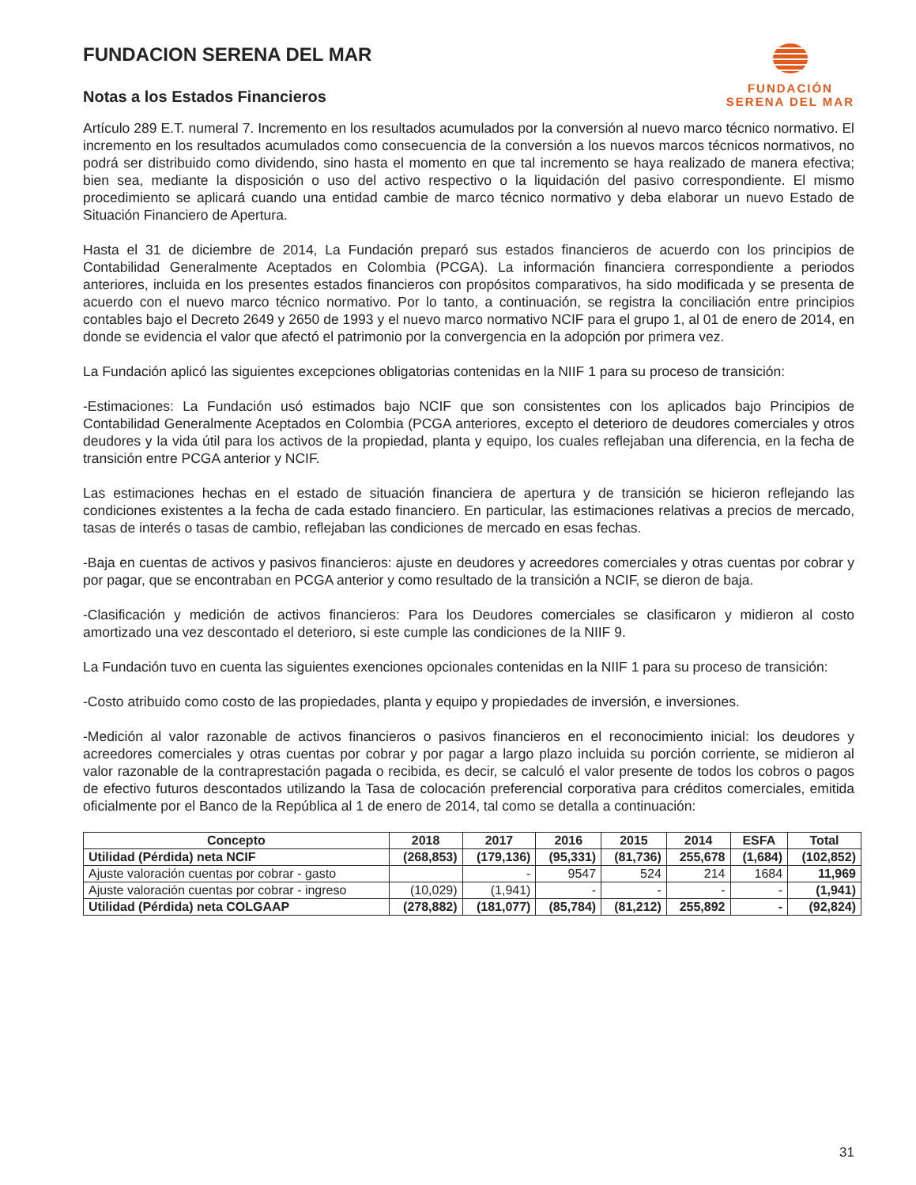FUNDACION SERENA DEL MAR
Notas a los Estados Financieros
FUNDACIÓN
SERENA DEL MAR
Artículo 289 E.T. numeral 7. Incremento en los resultados acumulados por la conversión al nuevo marco técnico normativo. El incremento en los resultados acumulados como consecuencia de la conversión a los nuevos marcos técnicos normativos, no podrá ser distribuido como dividendo, sino hasta el momento en que tal incremento se haya realizado de manera efectiva; bien sea, mediante la disposición o uso del activo respectivo o la liquidación del pasivo correspondiente. El mismo procedimiento se aplicará cuando una entidad cambie de marco técnico normativo y deba elaborar un nuevo Estado de Situación Financiero de Apertura.
Hasta el 31 de diciembre de 2014, La Fundación preparó sus estados financieros de acuerdo con los principios de Contabilidad Generalmente Aceptados en Colombia (PCGA). La información financiera correspondiente a periodos anteriores, incluida en los presentes estados financieros con propósitos comparativos, ha sido modificada y se presenta de acuerdo con el nuevo marco técnico normativo. Por lo tanto, a continuación, se registra la conciliación entre principios contables bajo el Decreto 2649 y 2650 de 1993 y el nuevo marco normativo NCIF para el grupo 1, al 01 de enero de 2014, en donde se evidencia el valor que afectó el patrimonio por la convergencia en la adopción por primera vez.
La Fundación aplicó las siguientes excepciones obligatorias contenidas en la NIIF 1 para su proceso de transición:
-Estimaciones: La Fundación usó estimados bajo NCIF que son consistentes con los aplicados bajo Principios de Contabilidad Generalmente Aceptados en Colombia (PCGA anteriores, excepto el deterioro de deudores comerciales y otros deudores y la vida útil para los activos de la propiedad, planta y equipo, los cuales reflejaban una diferencia, en la fecha de transición entre PCGA anterior y NCIF.
Las estimaciones hechas en el estado de situación financiera de apertura y de transición se hicieron reflejando las condiciones existentes a la fecha de cada estado financiero. En particular, las estimaciones relativas a precios de mercado, tasas de interés o tasas de cambio, reflejaban las condiciones de mercado en esas fechas.
-Baja en cuentas de activos y pasivos financieros: ajuste en deudores y acreedores comerciales y otras cuentas por cobrar y por pagar, que se encontraban en PCGA anterior y como resultado de la transición a NCIF, se dieron de baja.
-Clasificación y medición de activos financieros: Para los Deudores comerciales se clasificaron y midieron al costo amortizado una vez descontado el deterioro, si este cumple las condiciones de la NIIF 9.
La Fundación tuvo en cuenta las siguientes exenciones opcionales contenidas en la NIIF 1 para su proceso de transición:
-Costo atribuido como costo de las propiedades, planta y equipo y propiedades de inversión, e inversiones.
-Medición al valor razonable de activos financieros o pasivos financieros en el reconocimiento inicial: los deudores y acreedores comerciales y otras cuentas por cobrar y por pagar a largo plazo incluida su porción corriente, se midieron al valor razonable de la contraprestación pagada o recibida, es decir, se calculó el valor presente de todos los cobros o pagos de efectivo futuros descontados utilizando la Tasa de colocación preferencial corporativa para créditos comerciales, emitida oficialmente por el Banco de la República al 1 de enero de 2014, tal como se detalla a continuación:
| Concepto | 2018 | 2017 | 2016 | 2015 | 2014 | ESFA | Total |
| --- | --- | --- | --- | --- | --- | --- | --- |
| Utilidad (Pérdida) neta NCIF | (268,853) | (179,136) | (95,331) | (81,736) | 255,678 | (1,684) | (102,852) |
| Ajuste valoración cuentas por cobrar - gasto | | - | 9547 | 524 | 214 | 1684 | 11,969 |
| Ajuste valoración cuentas por cobrar - ingreso | (10,029) | (1,941) | - | - | - | - | (1,941) |
| Utilidad (Pérdida) neta COLGAAP | (278,882) | (181,077) | (85,784) | (81,212) | 255,892 | - | (92,824) |
31